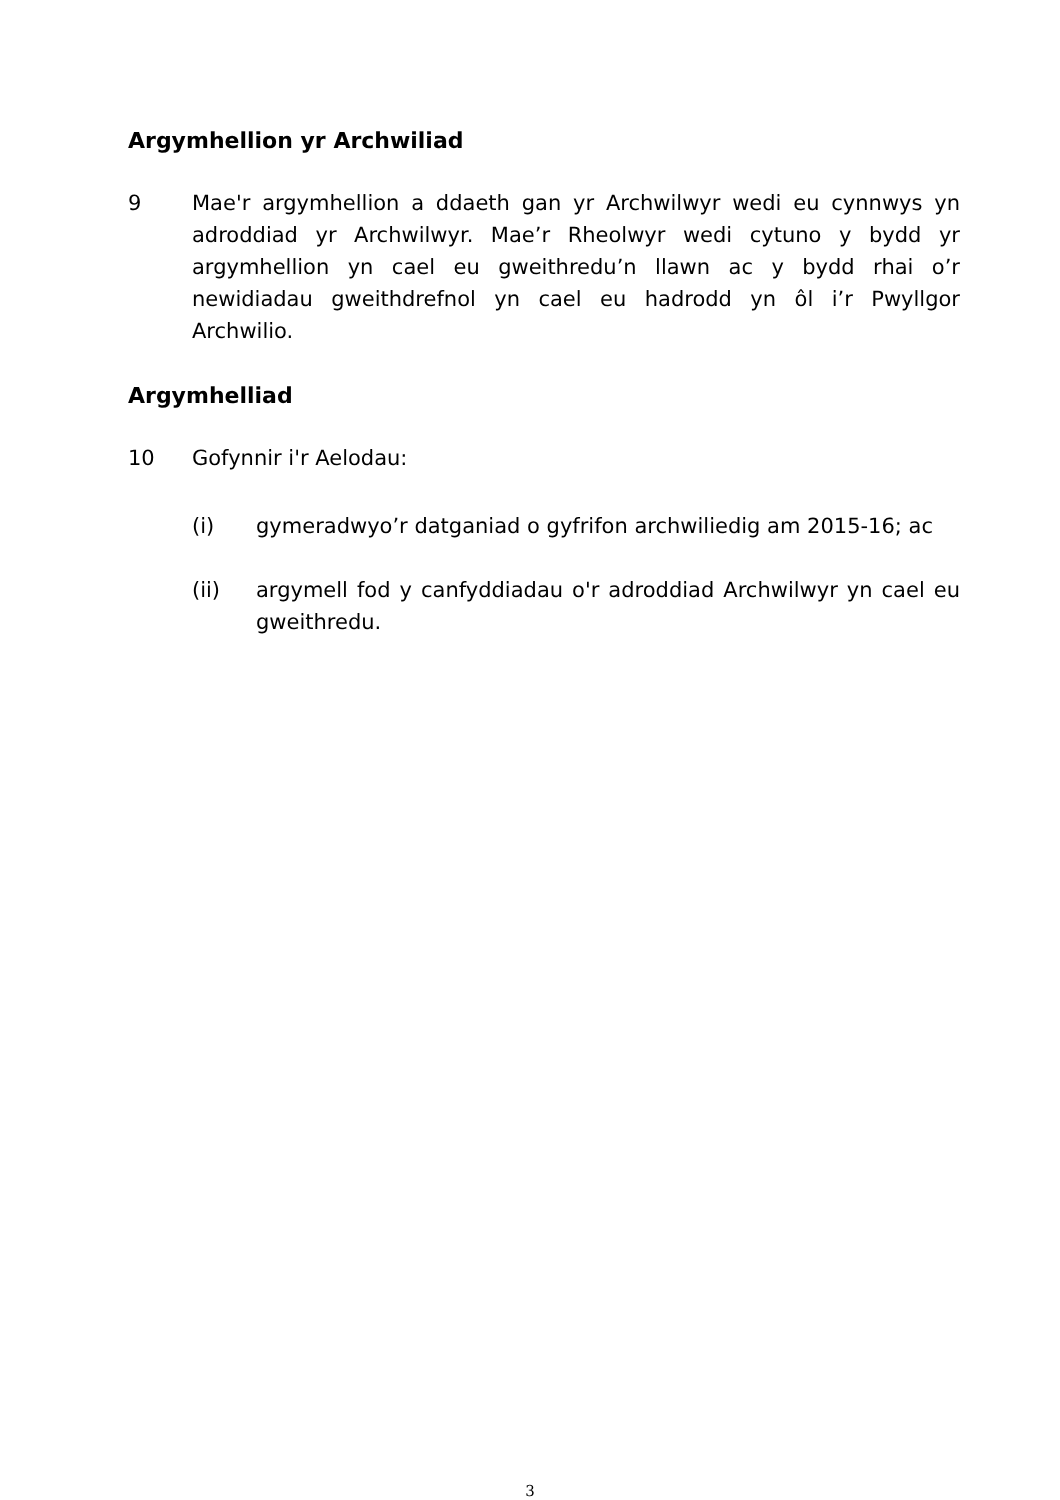Argymhellion yr Archwiliad
9 Mae'r argymhellion a ddaeth gan yr Archwilwyr wedi eu cynnwys yn adroddiad yr Archwilwyr. Mae’r Rheolwyr wedi cytuno y bydd yr argymhellion yn cael eu gweithredu’n llawn ac y bydd rhai o’r newidiadau gweithdrefnol yn cael eu hadrodd yn ôl i’r Pwyllgor Archwilio.
Argymhelliad
10 Gofynnir i'r Aelodau:
(i) gymeradwyo’r datganiad o gyfrifon archwiliedig am 2015-16; ac
(ii) argymell fod y canfyddiadau o'r adroddiad Archwilwyr yn cael eu gweithredu.
3